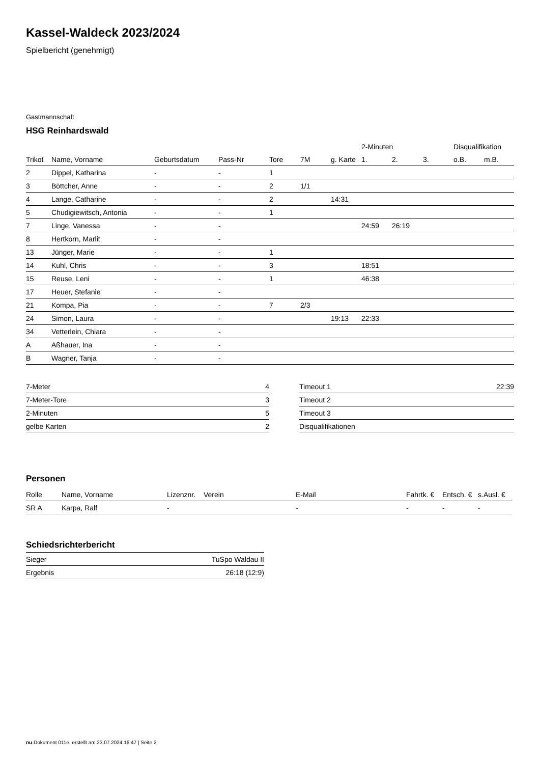Kassel-Waldeck 2023/2024
Spielbericht (genehmigt)
Gastmannschaft
HSG Reinhardswald
| | | | | | | | 2-Minuten | | | Disqualifikation | |
| --- | --- | --- | --- | --- | --- | --- | --- | --- | --- | --- | --- |
| Trikot | Name, Vorname | Geburtsdatum | Pass-Nr | Tore | 7M | g. Karte | 1. | 2. | 3. | o.B. | m.B. |
| 2 | Dippel, Katharina | - | - | 1 | | | | | | | |
| 3 | Böttcher, Anne | - | - | 2 | 1/1 | | | | | | |
| 4 | Lange, Catharine | - | - | 2 | | 14:31 | | | | | |
| 5 | Chudigiewitsch, Antonia | - | - | 1 | | | | | | | |
| 7 | Linge, Vanessa | - | - | | | | 24:59 | 26:19 | | | |
| 8 | Hertkorn, Marlit | - | - | | | | | | | | |
| 13 | Jünger, Marie | - | - | 1 | | | | | | | |
| 14 | Kuhl, Chris | - | - | 3 | | | 18:51 | | | | |
| 15 | Reuse, Leni | - | - | 1 | | | 46:38 | | | | |
| 17 | Heuer, Stefanie | - | - | | | | | | | | |
| 21 | Kompa, Pia | - | - | 7 | 2/3 | | | | | | |
| 24 | Simon, Laura | - | - | | | 19:13 | 22:33 | | | | |
| 34 | Vetterlein, Chiara | - | - | | | | | | | | |
| A | Aßhauer, Ina | - | - | | | | | | | | |
| B | Wagner, Tanja | - | - | | | | | | | | |
| 7-Meter | 4 |
| 7-Meter-Tore | 3 |
| 2-Minuten | 5 |
| gelbe Karten | 2 |
| Timeout 1 | 22:39 |
| Timeout 2 | |
| Timeout 3 | |
| Disqualifikationen | |
Personen
| Rolle | Name, Vorname | Lizenznr. | Verein | E-Mail | Fahrtk. € | Entsch. € | s.Ausl. € |
| --- | --- | --- | --- | --- | --- | --- | --- |
| SR A | Karpa, Ralf | - | | - | - | - | - |
Schiedsrichterbericht
| Sieger | TuSpo Waldau II |
| Ergebnis | 26:18 (12:9) |
nu.Dokument 011e, erstellt am 23.07.2024 16:47 | Seite 2